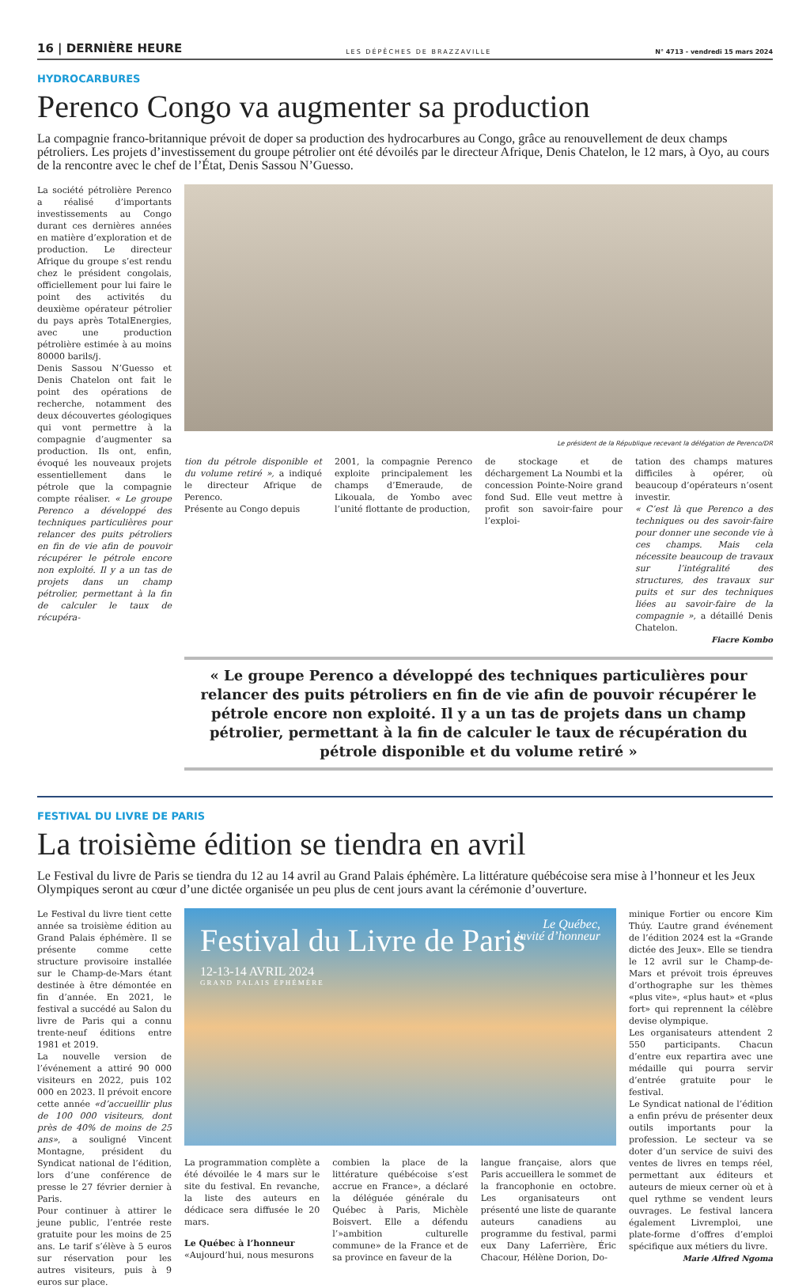16 | DERNIÈRE HEURE LES DÉPÊCHES DE BRAZZAVILLE N° 4713 - vendredi 15 mars 2024
HYDROCARBURES
Perenco Congo va augmenter sa production
La compagnie franco-britannique prévoit de doper sa production des hydrocarbures au Congo, grâce au renouvellement de deux champs pétroliers. Les projets d’investissement du groupe pétrolier ont été dévoilés par le directeur Afrique, Denis Chatelon, le 12 mars, à Oyo, au cours de la rencontre avec le chef de l’État, Denis Sassou N’Guesso.
La société pétrolière Perenco a réalisé d’importants investissements au Congo durant ces dernières années en matière d’exploration et de production. Le directeur Afrique du groupe s’est rendu chez le président congolais, officiellement pour lui faire le point des activités du deuxième opérateur pétrolier du pays après TotalEnergies, avec une production pétrolière estimée à au moins 80000 barils/j.
Denis Sassou N’Guesso et Denis Chatelon ont fait le point des opérations de recherche, notamment des deux découvertes géologiques qui vont permettre à la compagnie d’augmenter sa production. Ils ont, enfin, évoqué les nouveaux projets essentiellement dans le pétrole que la compagnie compte réaliser. « Le groupe Perenco a développé des techniques particulières pour relancer des puits pétroliers en fin de vie afin de pouvoir récupérer le pétrole encore non exploité. Il y a un tas de projets dans un champ pétrolier, permettant à la fin de calculer le taux de récupéra-
Le président de la République recevant la délégation de Perenco/DR
tion du pétrole disponible et du volume retiré », a indiqué le directeur Afrique de Perenco.
Présente au Congo depuis
2001, la compagnie Perenco exploite principalement les champs d’Emeraude, de Likouala, de Yombo avec l’unité flottante de production,
de stockage et de déchargement La Noumbi et la concession Pointe-Noire grand fond Sud. Elle veut mettre à profit son savoir-faire pour l’exploi-
tation des champs matures difficiles à opérer, où beaucoup d’opérateurs n’osent investir.
« C’est là que Perenco a des techniques ou des savoir-faire pour donner une seconde vie à ces champs. Mais cela nécessite beaucoup de travaux sur l’intégralité des structures, des travaux sur puits et sur des techniques liées au savoir-faire de la compagnie », a détaillé Denis Chatelon.
Fiacre Kombo
« Le groupe Perenco a développé des techniques particulières pour relancer des puits pétroliers en fin de vie afin de pouvoir récupérer le pétrole encore non exploité. Il y a un tas de projets dans un champ pétrolier, permettant à la fin de calculer le taux de récupération du pétrole disponible et du volume retiré »
FESTIVAL DU LIVRE DE PARIS
La troisième édition se tiendra en avril
Le Festival du livre de Paris se tiendra du 12 au 14 avril au Grand Palais éphémère. La littérature québécoise sera mise à l’honneur et les Jeux Olympiques seront au cœur d’une dictée organisée un peu plus de cent jours avant la cérémonie d’ouverture.
Le Festival du livre tient cette année sa troisième édition au Grand Palais éphémère. Il se présente comme cette structure provisoire installée sur le Champ-de-Mars étant destinée à être démontée en fin d’année. En 2021, le festival a succédé au Salon du livre de Paris qui a connu trente-neuf éditions entre 1981 et 2019.
La nouvelle version de l’événement a attiré 90 000 visiteurs en 2022, puis 102 000 en 2023. Il prévoit encore cette année «d’accueillir plus de 100 000 visiteurs, dont près de 40% de moins de 25 ans», a souligné Vincent Montagne, président du Syndicat national de l’édition, lors d’une conférence de presse le 27 février dernier à Paris.
Pour continuer à attirer le jeune public, l’entrée reste gratuite pour les moins de 25 ans. Le tarif s’élève à 5 euros sur réservation pour les autres visiteurs, puis à 9 euros sur place.
Festival du Livre de Paris
12-13-14 AVRIL 2024
GRAND PALAIS ÉPHÉMÈRE
Le Québec,
invité d’honneur
La programmation complète a été dévoilée le 4 mars sur le site du festival. En revanche, la liste des auteurs en dédicace sera diffusée le 20 mars.
Le Québec à l’honneur
«Aujourd’hui, nous mesurons
combien la place de la littérature québécoise s’est accrue en France», a déclaré la déléguée générale du Québec à Paris, Michèle Boisvert. Elle a défendu l’»ambition culturelle commune» de la France et de sa province en faveur de la
langue française, alors que Paris accueillera le sommet de la francophonie en octobre. Les organisateurs ont présenté une liste de quarante auteurs canadiens au programme du festival, parmi eux Dany Laferrière, Éric Chacour, Hélène Dorion, Do-
minique Fortier ou encore Kim Thúy. L’autre grand événement de l’édition 2024 est la «Grande dictée des Jeux». Elle se tiendra le 12 avril sur le Champ-de-Mars et prévoit trois épreuves d’orthographe sur les thèmes «plus vite», «plus haut» et «plus fort» qui reprennent la célèbre devise olympique.
Les organisateurs attendent 2 550 participants. Chacun d’entre eux repartira avec une médaille qui pourra servir d’entrée gratuite pour le festival.
Le Syndicat national de l’édition a enfin prévu de présenter deux outils importants pour la profession. Le secteur va se doter d’un service de suivi des ventes de livres en temps réel, permettant aux éditeurs et auteurs de mieux cerner où et à quel rythme se vendent leurs ouvrages. Le festival lancera également Livremploi, une plate-forme d’offres d’emploi spécifique aux métiers du livre.
Marie Alfred Ngoma